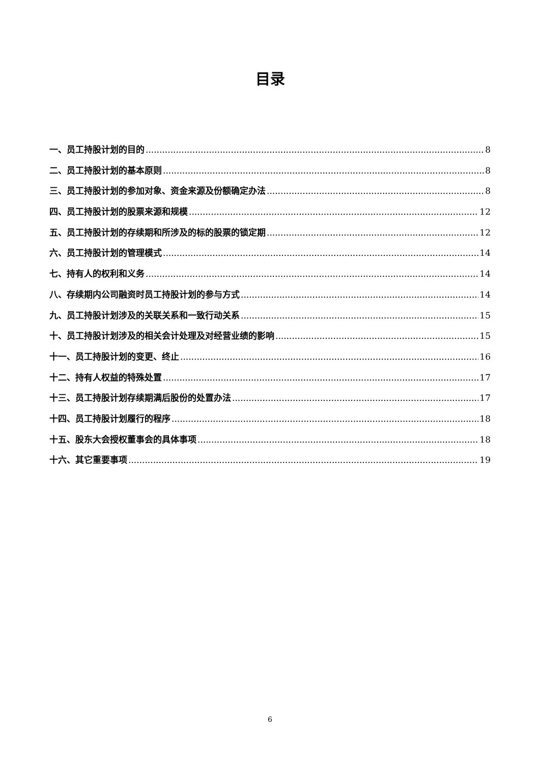目录
一、员工持股计划的目的 8
二、员工持股计划的基本原则 8
三、员工持股计划的参加对象、资金来源及份额确定办法 8
四、员工持股计划的股票来源和规模 12
五、员工持股计划的存续期和所涉及的标的股票的锁定期 12
六、员工持股计划的管理模式 14
七、持有人的权利和义务 14
八、存续期内公司融资时员工持股计划的参与方式 14
九、员工持股计划涉及的关联关系和一致行动关系 15
十、员工持股计划涉及的相关会计处理及对经营业绩的影响 15
十一、员工持股计划的变更、终止 16
十二、持有人权益的特殊处置 17
十三、员工持股计划存续期满后股份的处置办法 17
十四、员工持股计划履行的程序 18
十五、股东大会授权董事会的具体事项 18
十六、其它重要事项 19
6